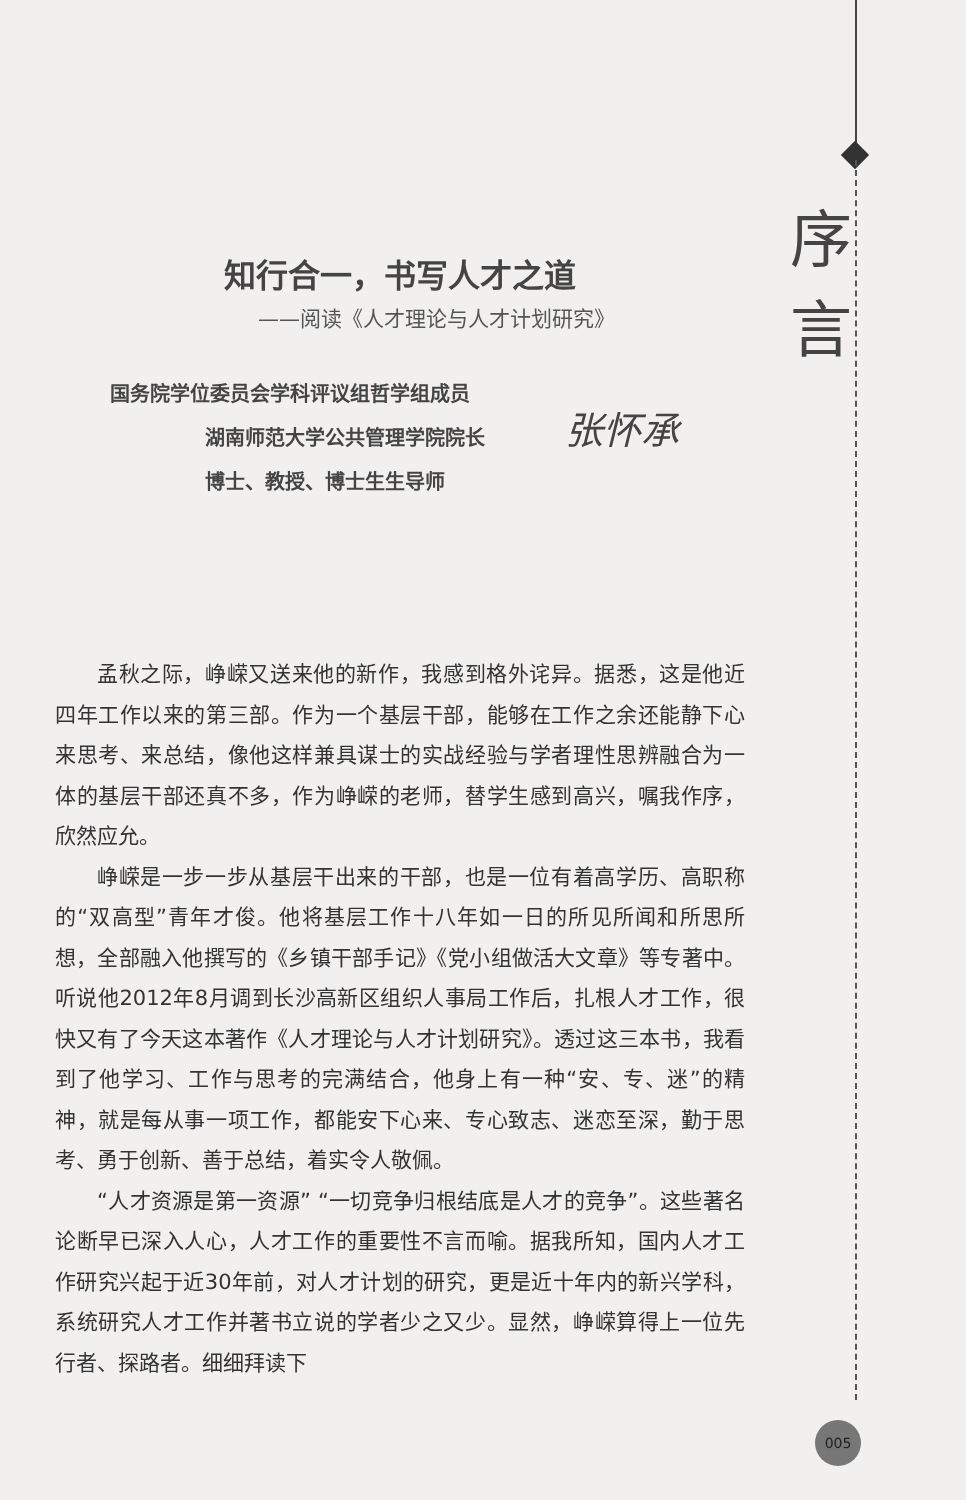序言
知行合一，书写人才之道
——阅读《人才理论与人才计划研究》
国务院学位委员会学科评议组哲学组成员
湖南师范大学公共管理学院院长
博士、教授、博士生生导师
张怀承
孟秋之际，峥嵘又送来他的新作，我感到格外诧异。据悉，这是他近四年工作以来的第三部。作为一个基层干部，能够在工作之余还能静下心来思考、来总结，像他这样兼具谋士的实战经验与学者理性思辨融合为一体的基层干部还真不多，作为峥嵘的老师，替学生感到高兴，嘱我作序，欣然应允。
峥嵘是一步一步从基层干出来的干部，也是一位有着高学历、高职称的“双高型”青年才俊。他将基层工作十八年如一日的所见所闻和所思所想，全部融入他撰写的《乡镇干部手记》《党小组做活大文章》等专著中。听说他2012年8月调到长沙高新区组织人事局工作后，扎根人才工作，很快又有了今天这本著作《人才理论与人才计划研究》。透过这三本书，我看到了他学习、工作与思考的完满结合，他身上有一种“安、专、迷”的精神，就是每从事一项工作，都能安下心来、专心致志、迷恋至深，勤于思考、勇于创新、善于总结，着实令人敬佩。
“人才资源是第一资源” “一切竞争归根结底是人才的竞争”。这些著名论断早已深入人心，人才工作的重要性不言而喻。据我所知，国内人才工作研究兴起于近30年前，对人才计划的研究，更是近十年内的新兴学科，系统研究人才工作并著书立说的学者少之又少。显然，峥嵘算得上一位先行者、探路者。细细拜读下
005